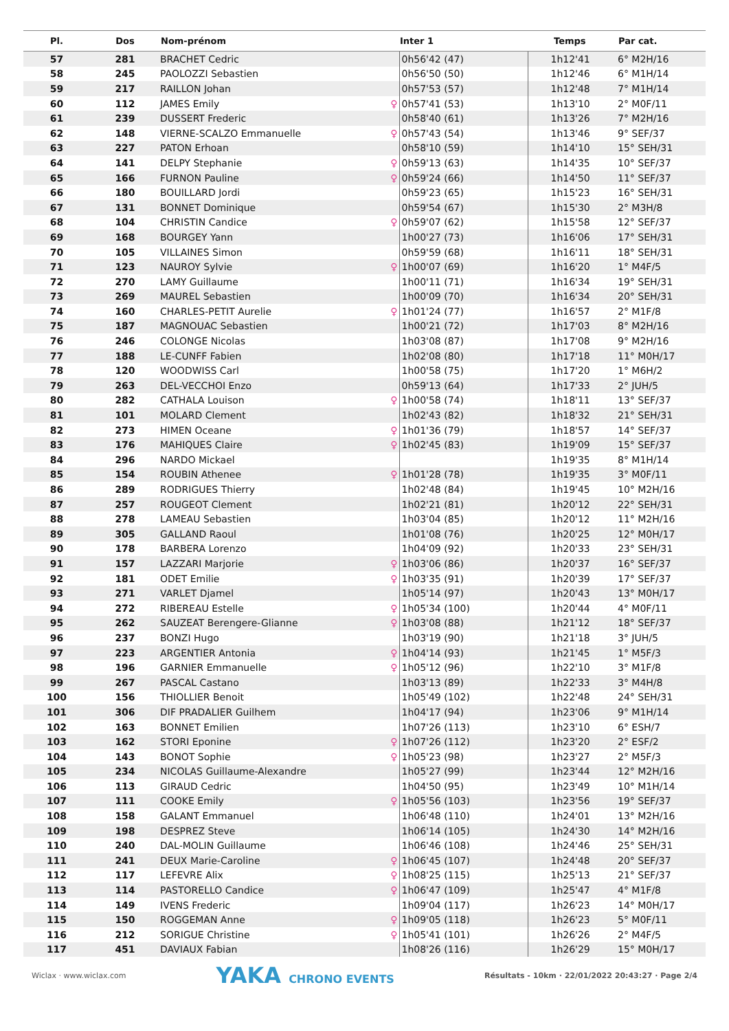| Pl. | Dos | Nom-prénom | | Inter 1 | Temps | Par cat. |
| --- | --- | --- | --- | --- | --- | --- |
| 57 | 281 | BRACHET Cedric | | 0h56'42 (47) | 1h12'41 | 6° M2H/16 |
| 58 | 245 | PAOLOZZI Sebastien | | 0h56'50 (50) | 1h12'46 | 6° M1H/14 |
| 59 | 217 | RAILLON Johan | | 0h57'53 (57) | 1h12'48 | 7° M1H/14 |
| 60 | 112 | JAMES Emily | ♀ | 0h57'41 (53) | 1h13'10 | 2° M0F/11 |
| 61 | 239 | DUSSERT Frederic | | 0h58'40 (61) | 1h13'26 | 7° M2H/16 |
| 62 | 148 | VIERNE-SCALZO Emmanuelle | ♀ | 0h57'43 (54) | 1h13'46 | 9° SEF/37 |
| 63 | 227 | PATON Erhoan | | 0h58'10 (59) | 1h14'10 | 15° SEH/31 |
| 64 | 141 | DELPY Stephanie | ♀ | 0h59'13 (63) | 1h14'35 | 10° SEF/37 |
| 65 | 166 | FURNON Pauline | ♀ | 0h59'24 (66) | 1h14'50 | 11° SEF/37 |
| 66 | 180 | BOUILLARD Jordi | | 0h59'23 (65) | 1h15'23 | 16° SEH/31 |
| 67 | 131 | BONNET Dominique | | 0h59'54 (67) | 1h15'30 | 2° M3H/8 |
| 68 | 104 | CHRISTIN Candice | ♀ | 0h59'07 (62) | 1h15'58 | 12° SEF/37 |
| 69 | 168 | BOURGEY Yann | | 1h00'27 (73) | 1h16'06 | 17° SEH/31 |
| 70 | 105 | VILLAINES Simon | | 0h59'59 (68) | 1h16'11 | 18° SEH/31 |
| 71 | 123 | NAUROY Sylvie | ♀ | 1h00'07 (69) | 1h16'20 | 1° M4F/5 |
| 72 | 270 | LAMY Guillaume | | 1h00'11 (71) | 1h16'34 | 19° SEH/31 |
| 73 | 269 | MAUREL Sebastien | | 1h00'09 (70) | 1h16'34 | 20° SEH/31 |
| 74 | 160 | CHARLES-PETIT Aurelie | ♀ | 1h01'24 (77) | 1h16'57 | 2° M1F/8 |
| 75 | 187 | MAGNOUAC Sebastien | | 1h00'21 (72) | 1h17'03 | 8° M2H/16 |
| 76 | 246 | COLONGE Nicolas | | 1h03'08 (87) | 1h17'08 | 9° M2H/16 |
| 77 | 188 | LE-CUNFF Fabien | | 1h02'08 (80) | 1h17'18 | 11° M0H/17 |
| 78 | 120 | WOODWISS Carl | | 1h00'58 (75) | 1h17'20 | 1° M6H/2 |
| 79 | 263 | DEL-VECCHOI Enzo | | 0h59'13 (64) | 1h17'33 | 2° JUH/5 |
| 80 | 282 | CATHALA Louison | ♀ | 1h00'58 (74) | 1h18'11 | 13° SEF/37 |
| 81 | 101 | MOLARD Clement | | 1h02'43 (82) | 1h18'32 | 21° SEH/31 |
| 82 | 273 | HIMEN Oceane | ♀ | 1h01'36 (79) | 1h18'57 | 14° SEF/37 |
| 83 | 176 | MAHIQUES Claire | ♀ | 1h02'45 (83) | 1h19'09 | 15° SEF/37 |
| 84 | 296 | NARDO Mickael | | | 1h19'35 | 8° M1H/14 |
| 85 | 154 | ROUBIN Athenee | ♀ | 1h01'28 (78) | 1h19'35 | 3° M0F/11 |
| 86 | 289 | RODRIGUES Thierry | | 1h02'48 (84) | 1h19'45 | 10° M2H/16 |
| 87 | 257 | ROUGEOT Clement | | 1h02'21 (81) | 1h20'12 | 22° SEH/31 |
| 88 | 278 | LAMEAU Sebastien | | 1h03'04 (85) | 1h20'12 | 11° M2H/16 |
| 89 | 305 | GALLAND Raoul | | 1h01'08 (76) | 1h20'25 | 12° M0H/17 |
| 90 | 178 | BARBERA Lorenzo | | 1h04'09 (92) | 1h20'33 | 23° SEH/31 |
| 91 | 157 | LAZZARI Marjorie | ♀ | 1h03'06 (86) | 1h20'37 | 16° SEF/37 |
| 92 | 181 | ODET Emilie | ♀ | 1h03'35 (91) | 1h20'39 | 17° SEF/37 |
| 93 | 271 | VARLET Djamel | | 1h05'14 (97) | 1h20'43 | 13° M0H/17 |
| 94 | 272 | RIBEREAU Estelle | ♀ | 1h05'34 (100) | 1h20'44 | 4° M0F/11 |
| 95 | 262 | SAUZEAT Berengere-Glianne | ♀ | 1h03'08 (88) | 1h21'12 | 18° SEF/37 |
| 96 | 237 | BONZI Hugo | | 1h03'19 (90) | 1h21'18 | 3° JUH/5 |
| 97 | 223 | ARGENTIER Antonia | ♀ | 1h04'14 (93) | 1h21'45 | 1° M5F/3 |
| 98 | 196 | GARNIER Emmanuelle | ♀ | 1h05'12 (96) | 1h22'10 | 3° M1F/8 |
| 99 | 267 | PASCAL Castano | | 1h03'13 (89) | 1h22'33 | 3° M4H/8 |
| 100 | 156 | THIOLLIER Benoit | | 1h05'49 (102) | 1h22'48 | 24° SEH/31 |
| 101 | 306 | DIF PRADALIER Guilhem | | 1h04'17 (94) | 1h23'06 | 9° M1H/14 |
| 102 | 163 | BONNET Emilien | | 1h07'26 (113) | 1h23'10 | 6° ESH/7 |
| 103 | 162 | STORI Eponine | ♀ | 1h07'26 (112) | 1h23'20 | 2° ESF/2 |
| 104 | 143 | BONOT Sophie | ♀ | 1h05'23 (98) | 1h23'27 | 2° M5F/3 |
| 105 | 234 | NICOLAS Guillaume-Alexandre | | 1h05'27 (99) | 1h23'44 | 12° M2H/16 |
| 106 | 113 | GIRAUD Cedric | | 1h04'50 (95) | 1h23'49 | 10° M1H/14 |
| 107 | 111 | COOKE Emily | ♀ | 1h05'56 (103) | 1h23'56 | 19° SEF/37 |
| 108 | 158 | GALANT Emmanuel | | 1h06'48 (110) | 1h24'01 | 13° M2H/16 |
| 109 | 198 | DESPREZ Steve | | 1h06'14 (105) | 1h24'30 | 14° M2H/16 |
| 110 | 240 | DAL-MOLIN Guillaume | | 1h06'46 (108) | 1h24'46 | 25° SEH/31 |
| 111 | 241 | DEUX Marie-Caroline | ♀ | 1h06'45 (107) | 1h24'48 | 20° SEF/37 |
| 112 | 117 | LEFEVRE Alix | ♀ | 1h08'25 (115) | 1h25'13 | 21° SEF/37 |
| 113 | 114 | PASTORELLO Candice | ♀ | 1h06'47 (109) | 1h25'47 | 4° M1F/8 |
| 114 | 149 | IVENS Frederic | | 1h09'04 (117) | 1h26'23 | 14° M0H/17 |
| 115 | 150 | ROGGEMAN Anne | ♀ | 1h09'05 (118) | 1h26'23 | 5° M0F/11 |
| 116 | 212 | SORIGUE Christine | ♀ | 1h05'41 (101) | 1h26'26 | 2° M4F/5 |
| 117 | 451 | DAVIAUX Fabian | | 1h08'26 (116) | 1h26'29 | 15° M0H/17 |
Wiclax · www.wiclax.com YAKA CHRONO EVENTS Résultats - 10km · 22/01/2022 20:43:27 · Page 2/4